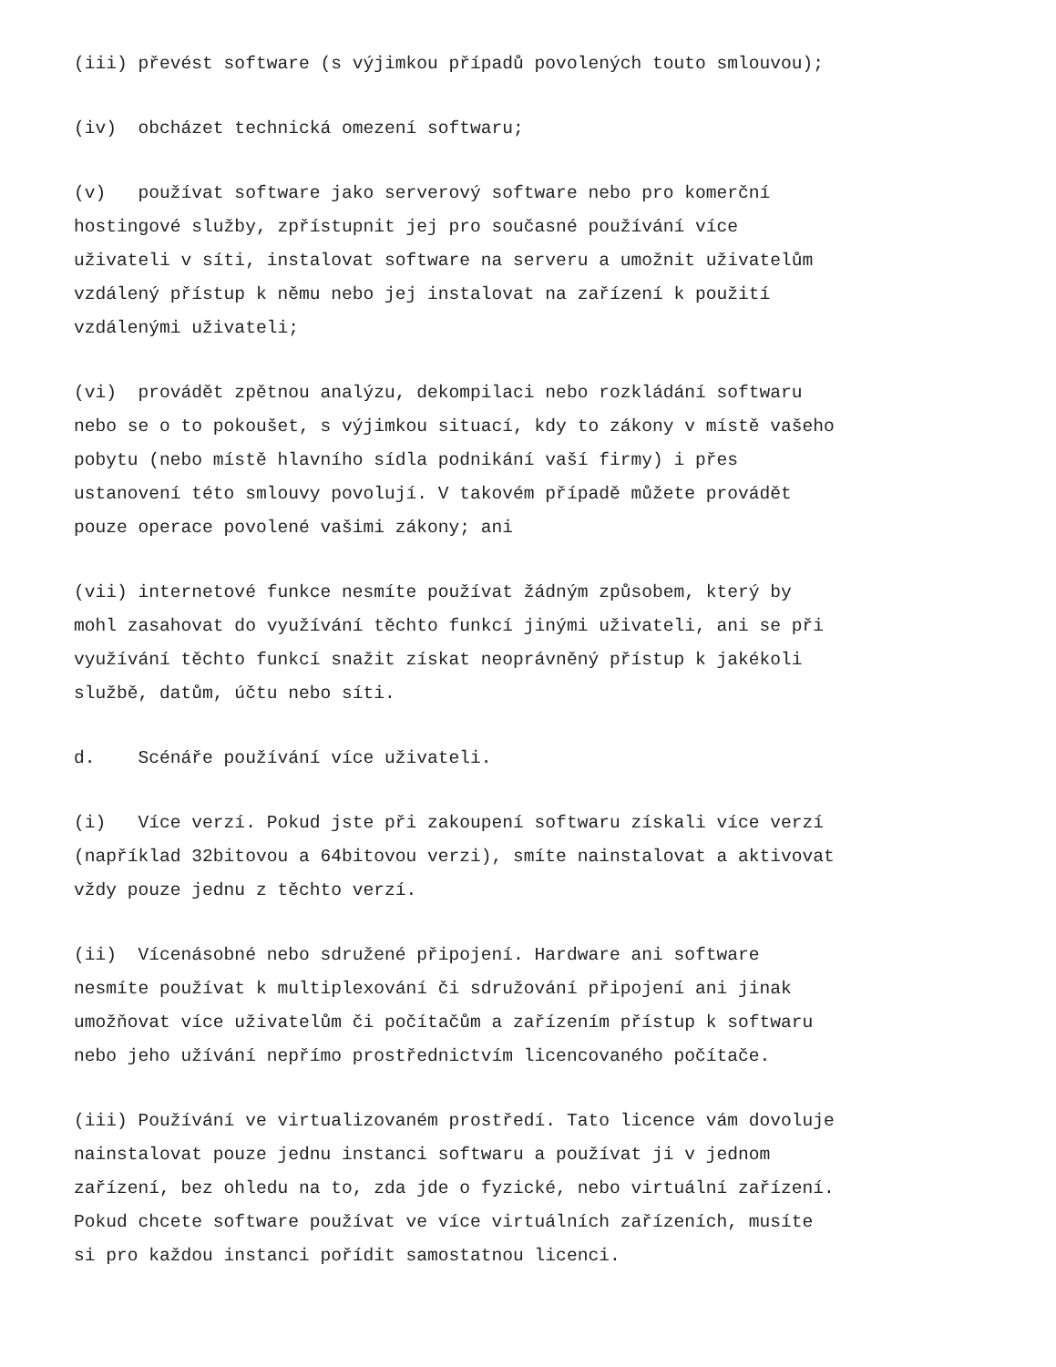(iii) převést software (s výjimkou případů povolených touto smlouvou);
(iv) obcházet technická omezení softwaru;
(v) používat software jako serverový software nebo pro komerční hostingové služby, zpřístupnit jej pro současné používání více uživateli v síti, instalovat software na serveru a umožnit uživatelům vzdálený přístup k němu nebo jej instalovat na zařízení k použití vzdálenými uživateli;
(vi) provádět zpětnou analýzu, dekompilaci nebo rozkládání softwaru nebo se o to pokoušet, s výjimkou situací, kdy to zákony v místě vašeho pobytu (nebo místě hlavního sídla podnikání vaší firmy) i přes ustanovení této smlouvy povolují. V takovém případě můžete provádět pouze operace povolené vašimi zákony; ani
(vii) internetové funkce nesmíte používat žádným způsobem, který by mohl zasahovat do využívání těchto funkcí jinými uživateli, ani se při využívání těchto funkcí snažit získat neoprávněný přístup k jakékoli službě, datům, účtu nebo síti.
d. Scénáře používání více uživateli.
(i) Více verzí. Pokud jste při zakoupení softwaru získali více verzí (například 32bitovou a 64bitovou verzi), smíte nainstalovat a aktivovat vždy pouze jednu z těchto verzí.
(ii) Vícenásobné nebo sdružené připojení. Hardware ani software nesmíte používat k multiplexování či sdružování připojení ani jinak umožňovat více uživatelům či počítačům a zařízením přístup k softwaru nebo jeho užívání nepřímo prostřednictvím licencovaného počítače.
(iii) Používání ve virtualizovaném prostředí. Tato licence vám dovoluje nainstalovat pouze jednu instanci softwaru a používat ji v jednom zařízení, bez ohledu na to, zda jde o fyzické, nebo virtuální zařízení. Pokud chcete software používat ve více virtuálních zařízeních, musíte si pro každou instanci pořídit samostatnou licenci.